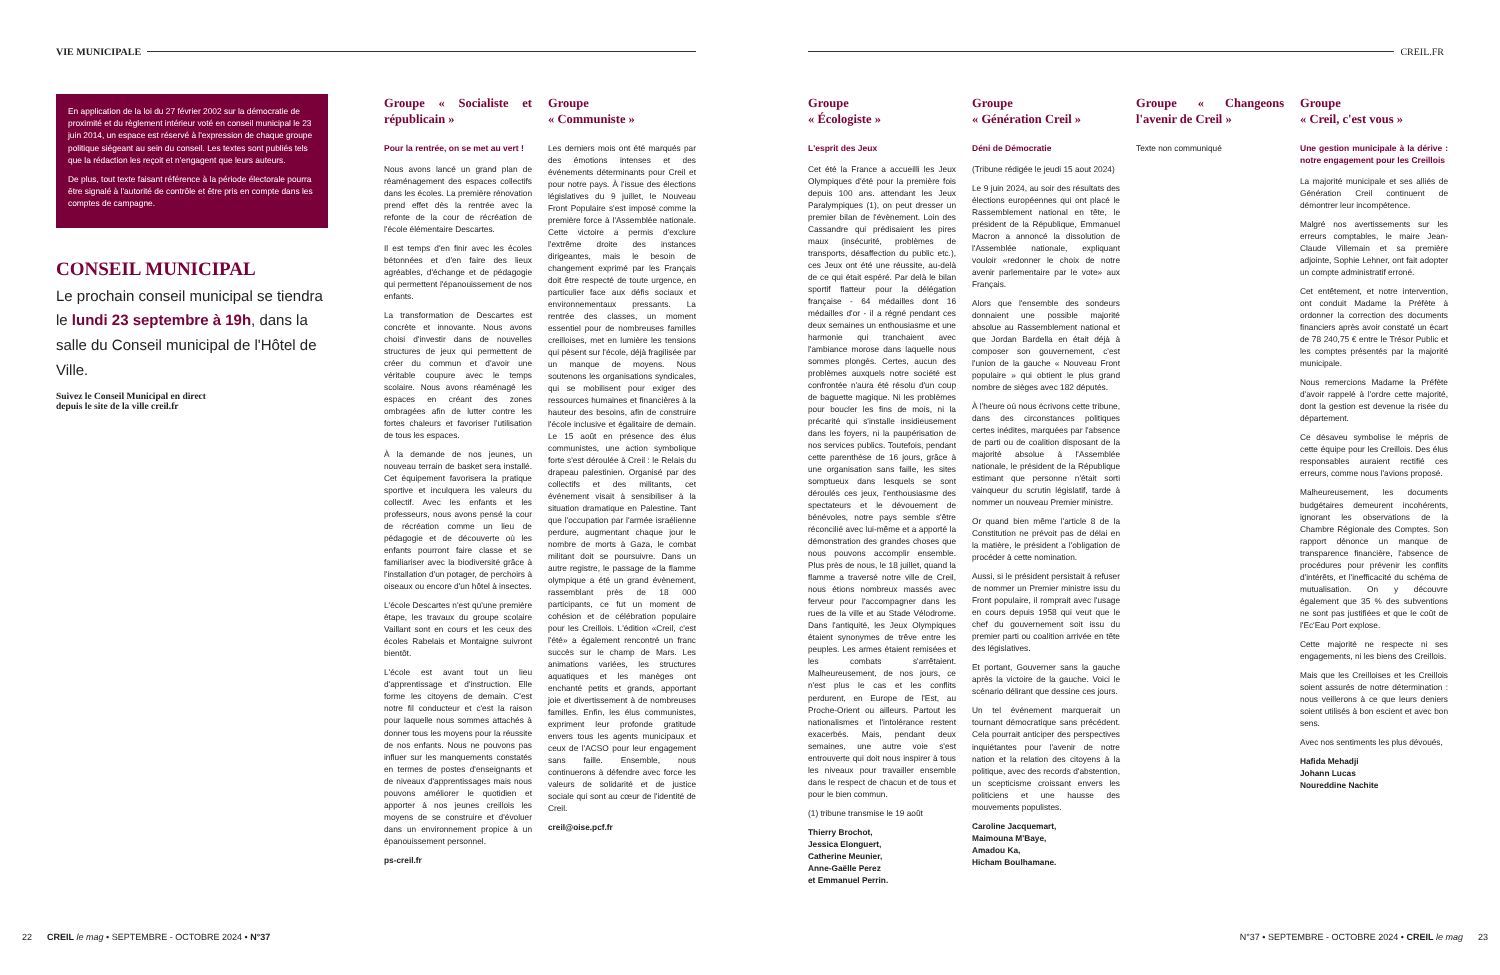VIE MUNICIPALE
En application de la loi du 27 février 2002 sur la démocratie de proximité et du règlement intérieur voté en conseil municipal le 23 juin 2014, un espace est réservé à l'expression de chaque groupe politique siégeant au sein du conseil. Les textes sont publiés tels que la rédaction les reçoit et n'engagent que leurs auteurs.
De plus, tout texte faisant référence à la période électorale pourra être signalé à l'autorité de contrôle et être pris en compte dans les comptes de campagne.
CONSEIL MUNICIPAL
Le prochain conseil municipal se tiendra le lundi 23 septembre à 19h, dans la salle du Conseil municipal de l'Hôtel de Ville.
Suivez le Conseil Municipal en direct
depuis le site de la ville creil.fr
Groupe « Socialiste et républicain »
Pour la rentrée, on se met au vert !
Nous avons lancé un grand plan de réaménagement des espaces collectifs dans les écoles. La première rénovation prend effet dès la rentrée avec la refonte de la cour de récréation de l'école élémentaire Descartes.
Il est temps d'en finir avec les écoles bétonnées et d'en faire des lieux agréables, d'échange et de pédagogie qui permettent l'épanouissement de nos enfants.
La transformation de Descartes est concrète et innovante. Nous avons choisi d'investir dans de nouvelles structures de jeux qui permettent de créer du commun et d'avoir une véritable coupure avec le temps scolaire. Nous avons réaménagé les espaces en créant des zones ombragées afin de lutter contre les fortes chaleurs et favoriser l'utilisation de tous les espaces.
À la demande de nos jeunes, un nouveau terrain de basket sera installé. Cet équipement favorisera la pratique sportive et inculquera les valeurs du collectif. Avec les enfants et les professeurs, nous avons pensé la cour de récréation comme un lieu de pédagogie et de découverte où les enfants pourront faire classe et se familiariser avec la biodiversité grâce à l'installation d'un potager, de perchoirs à oiseaux ou encore d'un hôtel à insectes.
L'école Descartes n'est qu'une première étape, les travaux du groupe scolaire Vaillant sont en cours et les ceux des écoles Rabelais et Montaigne suivront bientôt.
L'école est avant tout un lieu d'apprentissage et d'instruction. Elle forme les citoyens de demain. C'est notre fil conducteur et c'est la raison pour laquelle nous sommes attachés à donner tous les moyens pour la réussite de nos enfants. Nous ne pouvons pas influer sur les manquements constatés en termes de postes d'enseignants et de niveaux d'apprentissages mais nous pouvons améliorer le quotidien et apporter à nos jeunes creillois les moyens de se construire et d'évoluer dans un environnement propice à un épanouissement personnel.
ps-creil.fr
Groupe
« Communiste »
Les derniers mois ont été marqués par des émotions intenses et des événements déterminants pour Creil et pour notre pays. À l'issue des élections législatives du 9 juillet, le Nouveau Front Populaire s'est imposé comme la première force à l'Assemblée nationale. Cette victoire a permis d'exclure l'extrême droite des instances dirigeantes, mais le besoin de changement exprimé par les Français doit être respecté de toute urgence, en particulier face aux défis sociaux et environnementaux pressants. La rentrée des classes, un moment essentiel pour de nombreuses familles creilloises, met en lumière les tensions qui pèsent sur l'école, déjà fragilisée par un manque de moyens. Nous soutenons les organisations syndicales, qui se mobilisent pour exiger des ressources humaines et financières à la hauteur des besoins, afin de construire l'école inclusive et égalitaire de demain. Le 15 août en présence des élus communistes, une action symbolique forte s'est déroulée à Creil : le Relais du drapeau palestinien. Organisé par des collectifs et des militants, cet événement visait à sensibiliser à la situation dramatique en Palestine. Tant que l'occupation par l'armée israélienne perdure, augmentant chaque jour le nombre de morts à Gaza, le combat militant doit se poursuivre. Dans un autre registre, le passage de la flamme olympique a été un grand évènement, rassemblant près de 18 000 participants, ce fut un moment de cohésion et de célébration populaire pour les Creillois. L'édition «Creil, c'est l'été» a également rencontré un franc succès sur le champ de Mars. Les animations variées, les structures aquatiques et les manèges ont enchanté petits et grands, apportant joie et divertissement à de nombreuses familles. Enfin, les élus communistes, expriment leur profonde gratitude envers tous les agents municipaux et ceux de l'ACSO pour leur engagement sans faille. Ensemble, nous continuerons à défendre avec force les valeurs de solidarité et de justice sociale qui sont au cœur de l'identité de Creil.
creil@oise.pcf.fr
22 CREIL le mag • SEPTEMBRE - OCTOBRE 2024 • N°37
CREIL.FR
Groupe
« Écologiste »
L'esprit des Jeux
Cet été la France a accueilli les Jeux Olympiques d'été pour la première fois depuis 100 ans. attendant les Jeux Paralympiques (1), on peut dresser un premier bilan de l'évènement. Loin des Cassandre qui prédisaient les pires maux (insécurité, problèmes de transports, désaffection du public etc.), ces Jeux ont été une réussite, au-delà de ce qui était espéré. Par delà le bilan sportif flatteur pour la délégation française - 64 médailles dont 16 médailles d'or - il a régné pendant ces deux semaines un enthousiasme et une harmonie qui tranchaient avec l'ambiance morose dans laquelle nous sommes plongés. Certes, aucun des problèmes auxquels notre société est confrontée n'aura été résolu d'un coup de baguette magique. Ni les problèmes pour boucler les fins de mois, ni la précarité qui s'installe insidieusement dans les foyers, ni la paupérisation de nos services publics. Toutefois, pendant cette parenthèse de 16 jours, grâce à une organisation sans faille, les sites somptueux dans lesquels se sont déroulés ces jeux, l'enthousiasme des spectateurs et le dévouement de bénévoles, notre pays semble s'être réconcilié avec lui-même et a apporté la démonstration des grandes choses que nous pouvons accomplir ensemble. Plus près de nous, le 18 juillet, quand la flamme a traversé notre ville de Creil, nous étions nombreux massés avec ferveur pour l'accompagner dans les rues de la ville et au Stade Vélodrome. Dans l'antiquité, les Jeux Olympiques étaient synonymes de trêve entre les peuples. Les armes étaient remisées et les combats s'arrêtaient. Malheureusement, de nos jours, ce n'est plus le cas et les conflits perdurent, en Europe de l'Est, au Proche-Orient ou ailleurs. Partout les nationalismes et l'intolérance restent exacerbés. Mais, pendant deux semaines, une autre voie s'est entrouverte qui doit nous inspirer à tous les niveaux pour travailler ensemble dans le respect de chacun et de tous et pour le bien commun.
(1) tribune transmise le 19 août
Thierry Brochot,
Jessica Elonguert,
Catherine Meunier,
Anne-Gaëlle Perez
et Emmanuel Perrin.
Groupe
« Génération Creil »
Déni de Démocratie
(Tribune rédigée le jeudi 15 aout 2024)
Le 9 juin 2024, au soir des résultats des élections européennes qui ont placé le Rassemblement national en tête, le président de la République, Emmanuel Macron a annoncé la dissolution de l'Assemblée nationale, expliquant vouloir «redonner le choix de notre avenir parlementaire par le vote» aux Français.
Alors que l'ensemble des sondeurs donnaient une possible majorité absolue au Rassemblement national et que Jordan Bardella en était déjà à composer son gouvernement, c'est l'union de la gauche « Nouveau Front populaire » qui obtient le plus grand nombre de sièges avec 182 députés.
À l'heure où nous écrivons cette tribune, dans des circonstances politiques certes inédites, marquées par l'absence de parti ou de coalition disposant de la majorité absolue à l'Assemblée nationale, le président de la République estimant que personne n'était sorti vainqueur du scrutin législatif, tarde à nommer un nouveau Premier ministre.
Or quand bien même l'article 8 de la Constitution ne prévoit pas de délai en la matière, le président a l'obligation de procéder à cette nomination.
Aussi, si le président persistait à refuser de nommer un Premier ministre issu du Front populaire, il romprait avec l'usage en cours depuis 1958 qui veut que le chef du gouvernement soit issu du premier parti ou coalition arrivée en tête des législatives.
Et portant, Gouverner sans la gauche après la victoire de la gauche. Voici le scénario délirant que dessine ces jours.
Un tel événement marquerait un tournant démocratique sans précédent. Cela pourrait anticiper des perspectives inquiétantes pour l'avenir de notre nation et la relation des citoyens à la politique, avec des records d'abstention, un scepticisme croissant envers les politiciens et une hausse des mouvements populistes.
Caroline Jacquemart,
Maimouna M'Baye,
Amadou Ka,
Hicham Boulhamane.
Groupe « Changeons l'avenir de Creil »
Texte non communiqué
Groupe
« Creil, c'est vous »
Une gestion municipale à la dérive : notre engagement pour les Creillois
La majorité municipale et ses alliés de Génération Creil continuent de démontrer leur incompétence.
Malgré nos avertissements sur les erreurs comptables, le maire Jean-Claude Villemain et sa première adjointe, Sophie Lehner, ont fait adopter un compte administratif erroné.
Cet entêtement, et notre intervention, ont conduit Madame la Préfète à ordonner la correction des documents financiers après avoir constaté un écart de 78 240,75 € entre le Trésor Public et les comptes présentés par la majorité municipale.
Nous remercions Madame la Préfète d'avoir rappelé à l'ordre cette majorité, dont la gestion est devenue la risée du département.
Ce désaveu symbolise le mépris de cette équipe pour les Creillois. Des élus responsables auraient rectifié ces erreurs, comme nous l'avions proposé.
Malheureusement, les documents budgétaires demeurent incohérents, ignorant les observations de la Chambre Régionale des Comptes. Son rapport dénonce un manque de transparence financière, l'absence de procédures pour prévenir les conflits d'intérêts, et l'inefficacité du schéma de mutualisation. On y découvre également que 35 % des subventions ne sont pas justifiées et que le coût de l'Ec'Eau Port explose.
Cette majorité ne respecte ni ses engagements, ni les biens des Creillois.
Mais que les Creilloises et les Creillois soient assurés de notre détermination : nous veillerons à ce que leurs deniers soient utilisés à bon escient et avec bon sens.
Avec nos sentiments les plus dévoués,
Hafida Mehadji
Johann Lucas
Noureddine Nachite
N°37 • SEPTEMBRE - OCTOBRE 2024 • CREIL le mag 23